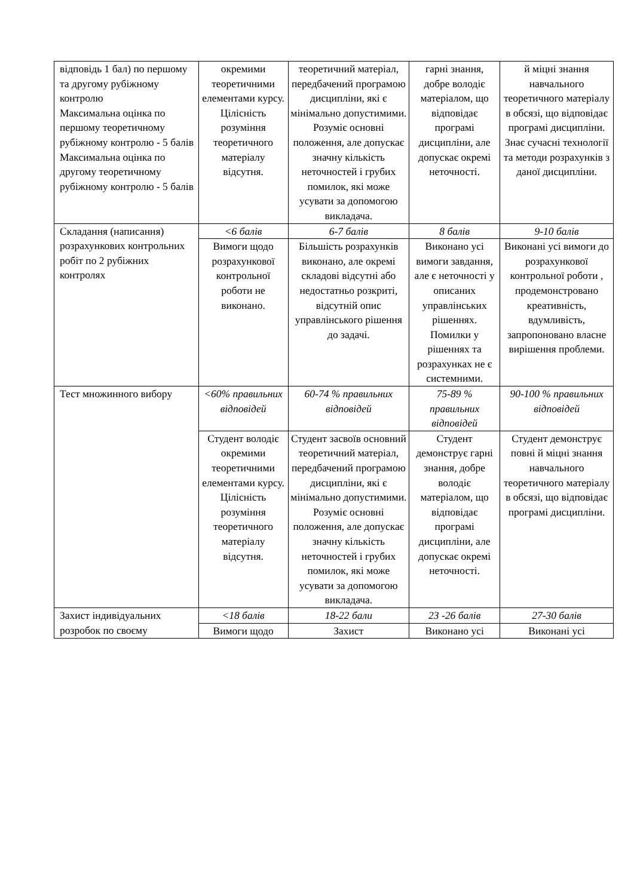| відповідь 1 бал) по першому та другому рубіжному контролю Максимальна оцінка по першому теоретичному рубіжному контролю - 5 балів Максимальна оцінка по другому теоретичному рубіжному контролю - 5 балів | окремими теоретичними елементами курсу. Цілісність розуміння теоретичного матеріалу відсутня. | теоретичний матеріал, передбачений програмою дисципліни, які є мінімально допустимими. Розуміє основні положення, але допускає значну кількість неточностей і грубих помилок, які може усувати за допомогою викладача. | гарні знання, добре володіє матеріалом, що відповідає програмі дисципліни, але допускає окремі неточності. | й міцні знання навчального теоретичного матеріалу в обсязі, що відповідає програмі дисципліни. Знає сучасні технології та методи розрахунків з даної дисципліни. |
| Складання (написання) розрахункових контрольних робіт по 2 рубіжних контролях | <6 балів | 6-7 балів | 8 балів | 9-10 балів |
| | Вимоги щодо розрахункової контрольної роботи не виконано. | Більшість розрахунків виконано, але окремі складові відсутні або недостатньо розкриті, відсутній опис управлінського рішення до задачі. | Виконано усі вимоги завдання, але є неточності у описаних управлінських рішеннях. Помилки у рішеннях та розрахунках не є системними. | Виконані усі вимоги до розрахункової контрольної роботи , продемонстровано креативність, вдумливість, запропоновано власне вирішення проблеми. |
| Тест множинного вибору | <60% правильних відповідей | 60-74 % правильних відповідей | 75-89 % правильних відповідей | 90-100 % правильних відповідей |
| | Студент володіє окремими теоретичними елементами курсу. Цілісність розуміння теоретичного матеріалу відсутня. | Студент засвоїв основний теоретичний матеріал, передбачений програмою дисципліни, які є мінімально допустимими. Розуміє основні положення, але допускає значну кількість неточностей і грубих помилок, які може усувати за допомогою викладача. | Студент демонструє гарні знання, добре володіє матеріалом, що відповідає програмі дисципліни, але допускає окремі неточності. | Студент демонструє повні й міцні знання навчального теоретичного матеріалу в обсязі, що відповідає програмі дисципліни. |
| Захист індивідуальних розробок по своєму | <18 балів | 18-22 бали | 23 -26 балів | 27-30 балів |
| | Вимоги щодо | Захист | Виконано усі | Виконані усі |